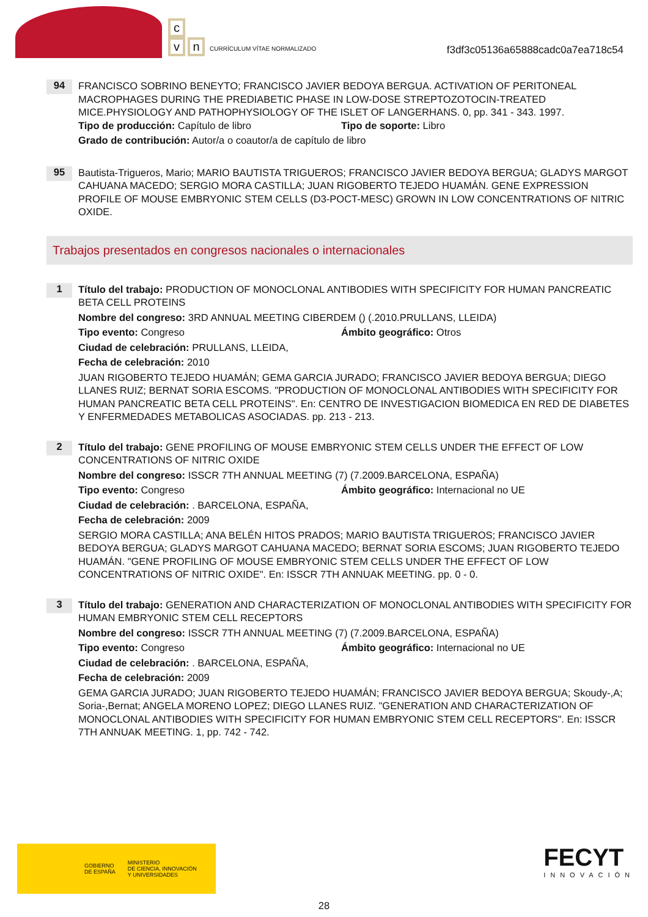c
v n CURRÍCULUM VÍTAE NORMALIZADO
f3df3c05136a65888cadc0a7ea718c54
94
FRANCISCO SOBRINO BENEYTO; FRANCISCO JAVIER BEDOYA BERGUA. ACTIVATION OF PERITONEAL MACROPHAGES DURING THE PREDIABETIC PHASE IN LOW-DOSE STREPTOZOTOCIN-TREATED MICE.PHYSIOLOGY AND PATHOPHYSIOLOGY OF THE ISLET OF LANGERHANS. 0, pp. 341 - 343. 1997.
Tipo de producción: Capítulo de libro Tipo de soporte: Libro
Grado de contribución: Autor/a o coautor/a de capítulo de libro
95
Bautista-Trigueros, Mario; MARIO BAUTISTA TRIGUEROS; FRANCISCO JAVIER BEDOYA BERGUA; GLADYS MARGOT CAHUANA MACEDO; SERGIO MORA CASTILLA; JUAN RIGOBERTO TEJEDO HUAMÁN. GENE EXPRESSION PROFILE OF MOUSE EMBRYONIC STEM CELLS (D3-POCT-MESC) GROWN IN LOW CONCENTRATIONS OF NITRIC OXIDE.
Trabajos presentados en congresos nacionales o internacionales
1
Título del trabajo: PRODUCTION OF MONOCLONAL ANTIBODIES WITH SPECIFICITY FOR HUMAN PANCREATIC BETA CELL PROTEINS
Nombre del congreso: 3RD ANNUAL MEETING CIBERDEM () (.2010.PRULLANS, LLEIDA)
Tipo evento: Congreso Ámbito geográfico: Otros
Ciudad de celebración: PRULLANS, LLEIDA,
Fecha de celebración: 2010
JUAN RIGOBERTO TEJEDO HUAMÁN; GEMA GARCIA JURADO; FRANCISCO JAVIER BEDOYA BERGUA; DIEGO LLANES RUIZ; BERNAT SORIA ESCOMS. "PRODUCTION OF MONOCLONAL ANTIBODIES WITH SPECIFICITY FOR HUMAN PANCREATIC BETA CELL PROTEINS". En: CENTRO DE INVESTIGACION BIOMEDICA EN RED DE DIABETES Y ENFERMEDADES METABOLICAS ASOCIADAS. pp. 213 - 213.
2
Título del trabajo: GENE PROFILING OF MOUSE EMBRYONIC STEM CELLS UNDER THE EFFECT OF LOW CONCENTRATIONS OF NITRIC OXIDE
Nombre del congreso: ISSCR 7TH ANNUAL MEETING (7) (7.2009.BARCELONA, ESPAÑA)
Tipo evento: Congreso Ámbito geográfico: Internacional no UE
Ciudad de celebración: . BARCELONA, ESPAÑA,
Fecha de celebración: 2009
SERGIO MORA CASTILLA; ANA BELÉN HITOS PRADOS; MARIO BAUTISTA TRIGUEROS; FRANCISCO JAVIER BEDOYA BERGUA; GLADYS MARGOT CAHUANA MACEDO; BERNAT SORIA ESCOMS; JUAN RIGOBERTO TEJEDO HUAMÁN. "GENE PROFILING OF MOUSE EMBRYONIC STEM CELLS UNDER THE EFFECT OF LOW CONCENTRATIONS OF NITRIC OXIDE". En: ISSCR 7TH ANNUAK MEETING. pp. 0 - 0.
3
Título del trabajo: GENERATION AND CHARACTERIZATION OF MONOCLONAL ANTIBODIES WITH SPECIFICITY FOR HUMAN EMBRYONIC STEM CELL RECEPTORS
Nombre del congreso: ISSCR 7TH ANNUAL MEETING (7) (7.2009.BARCELONA, ESPAÑA)
Tipo evento: Congreso Ámbito geográfico: Internacional no UE
Ciudad de celebración: . BARCELONA, ESPAÑA,
Fecha de celebración: 2009
GEMA GARCIA JURADO; JUAN RIGOBERTO TEJEDO HUAMÁN; FRANCISCO JAVIER BEDOYA BERGUA; Skoudy-,A; Soria-,Bernat; ANGELA MORENO LOPEZ; DIEGO LLANES RUIZ. "GENERATION AND CHARACTERIZATION OF MONOCLONAL ANTIBODIES WITH SPECIFICITY FOR HUMAN EMBRYONIC STEM CELL RECEPTORS". En: ISSCR 7TH ANNUAK MEETING. 1, pp. 742 - 742.
GOBIERNO
DE ESPAÑA MINISTERIO
DE CIENCIA, INNOVACIÓN
Y UNIVERSIDADES
FECYT
INNOVACIÓN
28